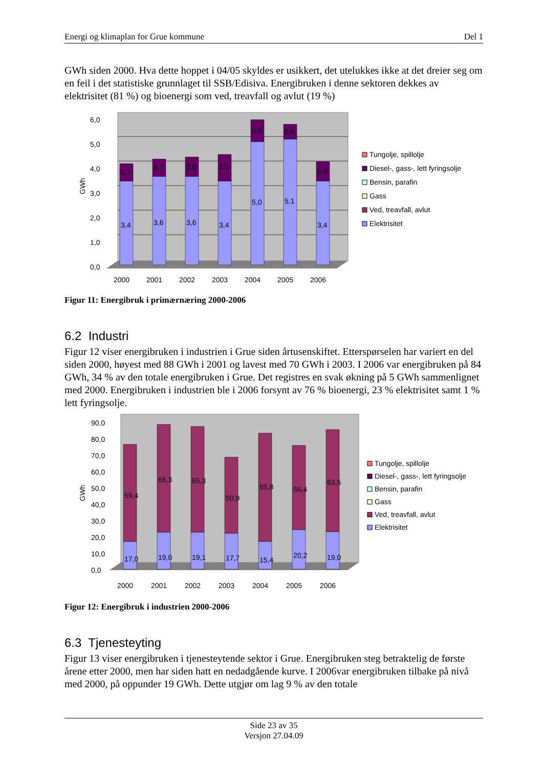Energi og klimaplan for Grue kommune Del 1
GWh siden 2000. Hva dette hoppet i 04/05 skyldes er usikkert, det utelukkes ikke at det dreier seg om en feil i det statistiske grunnlaget til SSB/Edisiva. Energibruken i denne sektoren dekkes av elektrisitet (81 %) og bioenergi som ved, treavfall og avlut (19 %)
6,0
5,0
4,0
3,0
2,0
1,0
0,0
GWh
3,4
3,6
3,6
3,4
5,0
5,1
3,4
0,7
0,7
0,8
1,1
0,9
0,6
0,8
2000
2001
2002
2003
2004
2005
2006
Tungolje, spillolje
Diesel-, gass-, lett fyringsolje
Bensin, parafin
Gass
Ved, treavfall, avlut
Elektrisitet
Figur 11: Energibruk i primærnæring 2000-2006
6.2 Industri
Figur 12 viser energibruken i industrien i Grue siden årtusenskiftet. Etterspørselen har variert en del siden 2000, høyest med 88 GWh i 2001 og lavest med 70 GWh i 2003. I 2006 var energibruken på 84 GWh, 34 % av den totale energibruken i Grue. Det registres en svak økning på 5 GWh sammenlignet med 2000. Energibruken i industrien ble i 2006 forsynt av 76 % bioenergi, 23 % elektrisitet samt 1 % lett fyringsolje.
90,0
80,0
70,0
60,0
50,0
40,0
30,0
20,0
10,0
0,0
GWh
59,4
66,3
65,3
50,9
65,8
55,4
63,5
17,0
19,0
19,1
17,7
15,4
20,2
19,0
2000
2001
2002
2003
2004
2005
2006
Tungolje, spillolje
Diesel-, gass-, lett fyringsolje
Bensin, parafin
Gass
Ved, treavfall, avlut
Elektrisitet
Figur 12: Energibruk i industrien 2000-2006
6.3 Tjenesteyting
Figur 13 viser energibruken i tjenesteytende sektor i Grue. Energibruken steg betraktelig de første årene etter 2000, men har siden hatt en nedadgående kurve. I 2006var energibruken tilbake på nivå med 2000, på oppunder 19 GWh. Dette utgjør om lag 9 % av den totale
Side 23 av 35
Versjon 27.04.09